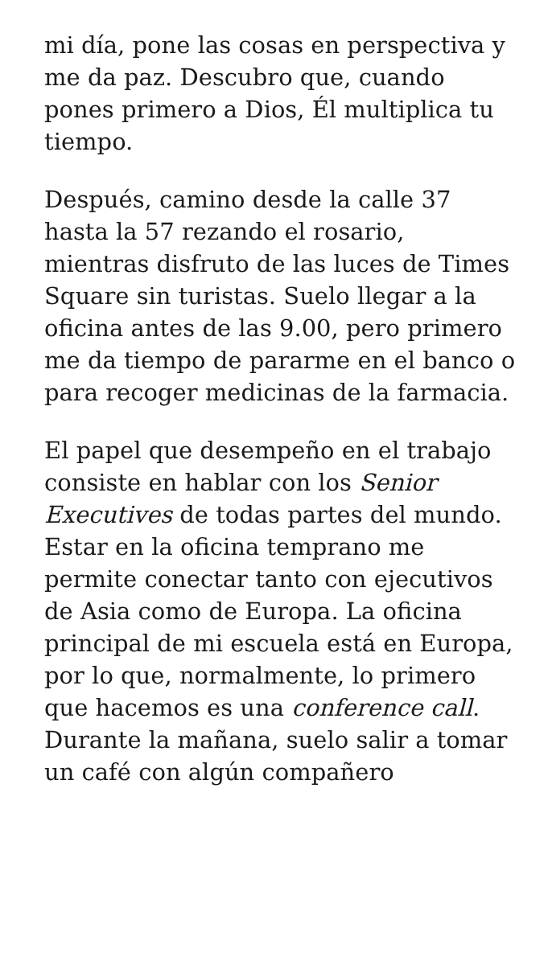mi día, pone las cosas en perspectiva y me da paz. Descubro que, cuando pones primero a Dios, Él multiplica tu tiempo.
Después, camino desde la calle 37 hasta la 57 rezando el rosario, mientras disfruto de las luces de Times Square sin turistas. Suelo llegar a la oficina antes de las 9.00, pero primero me da tiempo de pararme en el banco o para recoger medicinas de la farmacia.
El papel que desempeño en el trabajo consiste en hablar con los Senior Executives de todas partes del mundo. Estar en la oficina temprano me permite conectar tanto con ejecutivos de Asia como de Europa. La oficina principal de mi escuela está en Europa, por lo que, normalmente, lo primero que hacemos es una conference call. Durante la mañana, suelo salir a tomar un café con algún compañero